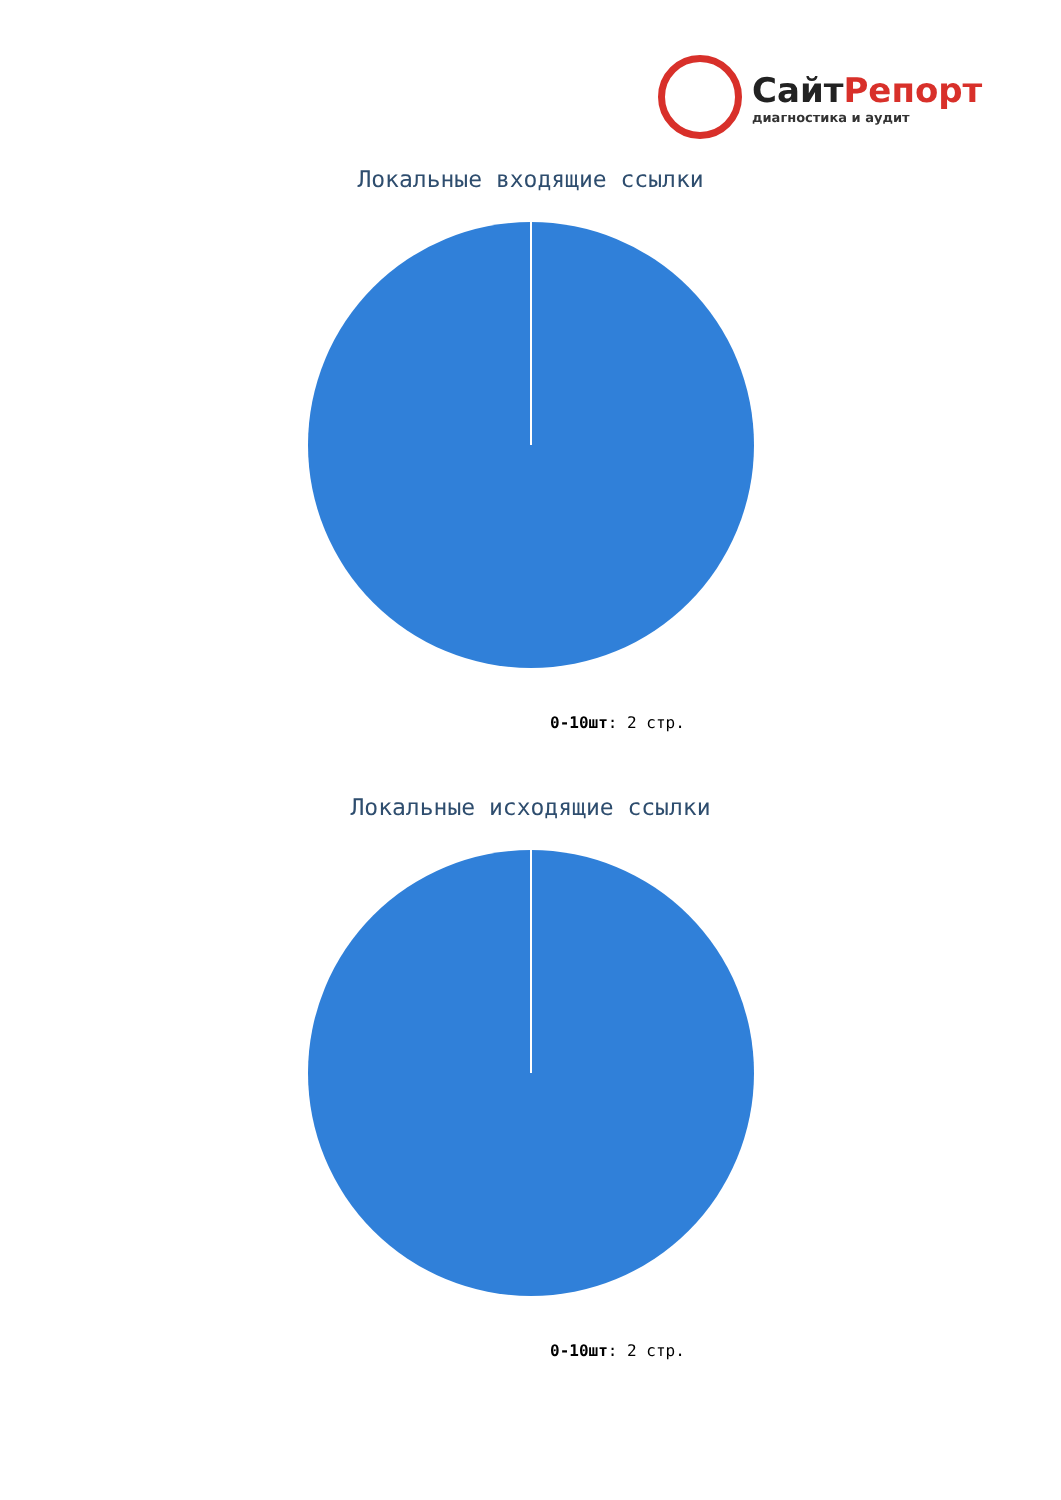СайтРепорт
диагностика и аудит
Локальные входящие ссылки
0-10шт: 2 стр.
Локальные исходящие ссылки
0-10шт: 2 стр.